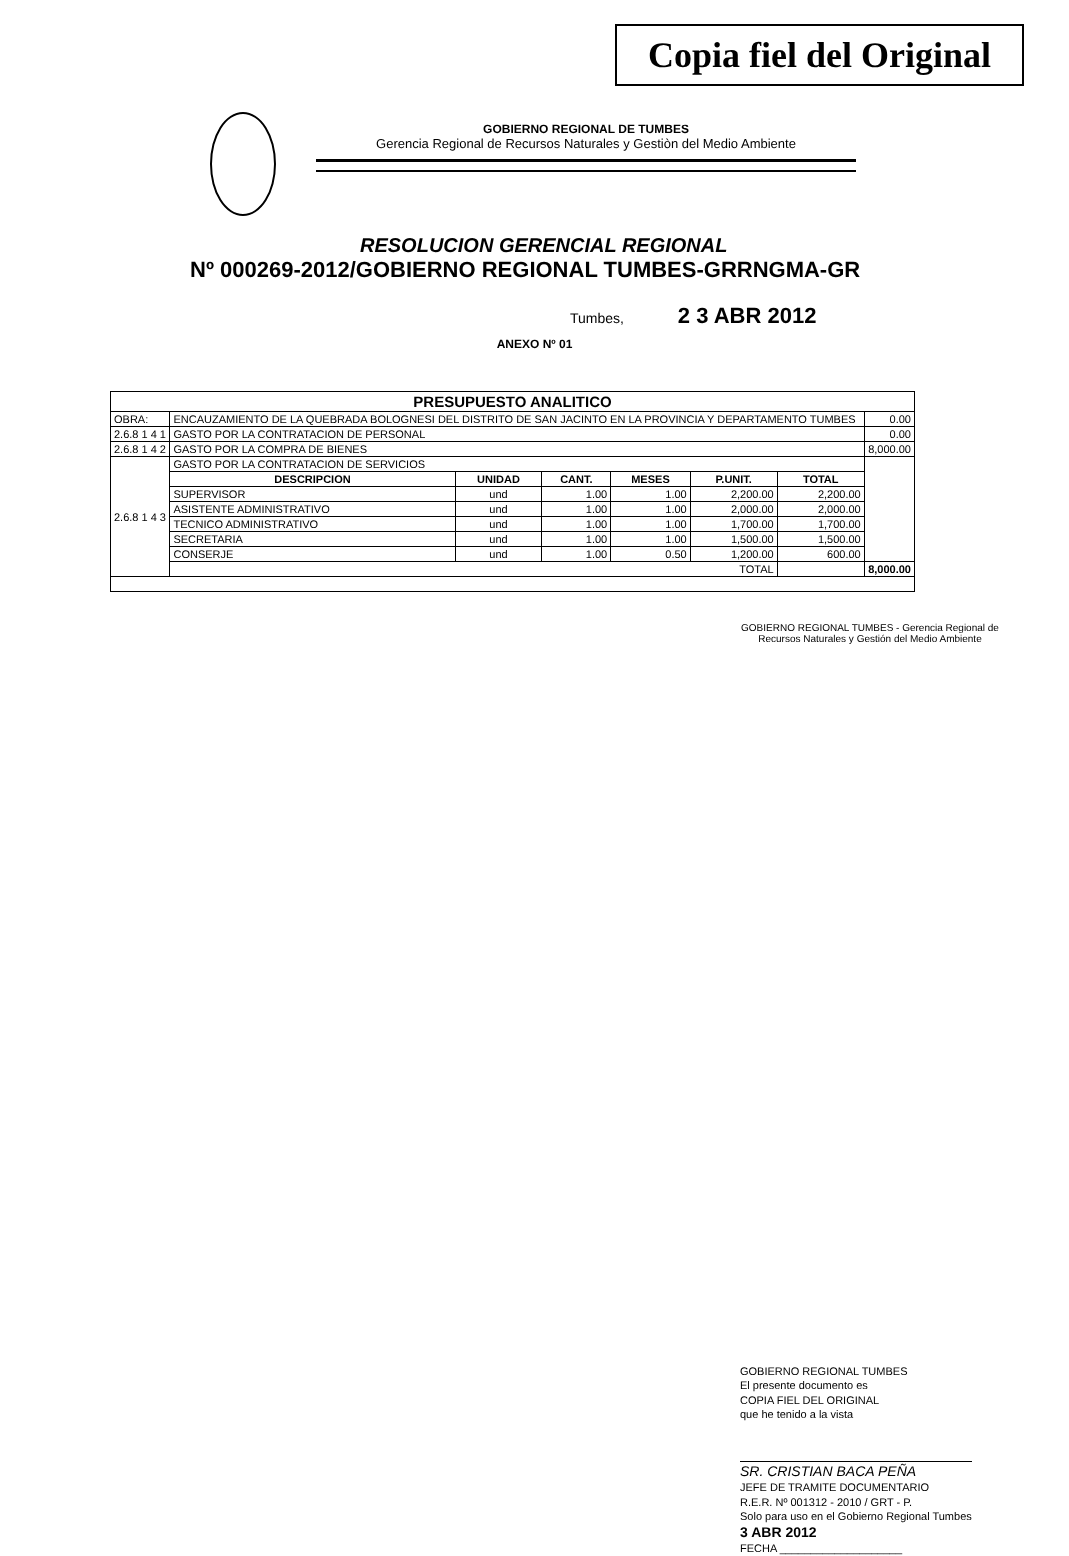Copia fiel del Original
GOBIERNO REGIONAL DE TUMBES
Gerencia Regional de Recursos Naturales y Gestiòn del Medio Ambiente
RESOLUCION GERENCIAL REGIONAL
Nº 000269-2012/GOBIERNO REGIONAL TUMBES-GRRNGMA-GR
Tumbes, 2 3 ABR 2012
ANEXO Nº 01
| PRESUPUESTO ANALITICO | | | | | | | |
| --- | --- | --- | --- | --- | --- | --- | --- |
| OBRA: | ENCAUZAMIENTO DE LA QUEBRADA BOLOGNESI DEL DISTRITO DE SAN JACINTO EN LA PROVINCIA Y DEPARTAMENTO TUMBES | | | | | | 0.00 |
| 2.6.8 1 4 1 | GASTO POR LA CONTRATACION DE PERSONAL | | | | | | 0.00 |
| 2.6.8 1 4 2 | GASTO POR LA COMPRA DE BIENES | | | | | | 8,000.00 |
| 2.6.8 1 4 3 | GASTO POR LA CONTRATACION DE SERVICIOS | | | | | | |
| | DESCRIPCION | UNIDAD | CANT. | MESES | P.UNIT. | TOTAL | |
| | SUPERVISOR | und | 1.00 | 1.00 | 2,200.00 | 2,200.00 | |
| | ASISTENTE ADMINISTRATIVO | und | 1.00 | 1.00 | 2,000.00 | 2,000.00 | |
| | TECNICO ADMINISTRATIVO | und | 1.00 | 1.00 | 1,700.00 | 1,700.00 | |
| | SECRETARIA | und | 1.00 | 1.00 | 1,500.00 | 1,500.00 | |
| | CONSERJE | und | 1.00 | 0.50 | 1,200.00 | 600.00 | |
| | TOTAL | | | | | | 8,000.00 |
GOBIERNO REGIONAL TUMBES - Gerencia Regional de Recursos Naturales y Gestión del Medio Ambiente
GOBIERNO REGIONAL TUMBES
El presente documento es
COPIA FIEL DEL ORIGINAL
que he tenido a la vista
SR. CRISTIAN BACA PEÑA
JEFE DE TRAMITE DOCUMENTARIO
R.E.R. Nº 001312 - 2010 / GRT - P.
Solo para uso en el Gobierno Regional Tumbes
3 ABR 2012
FECHA ____________________